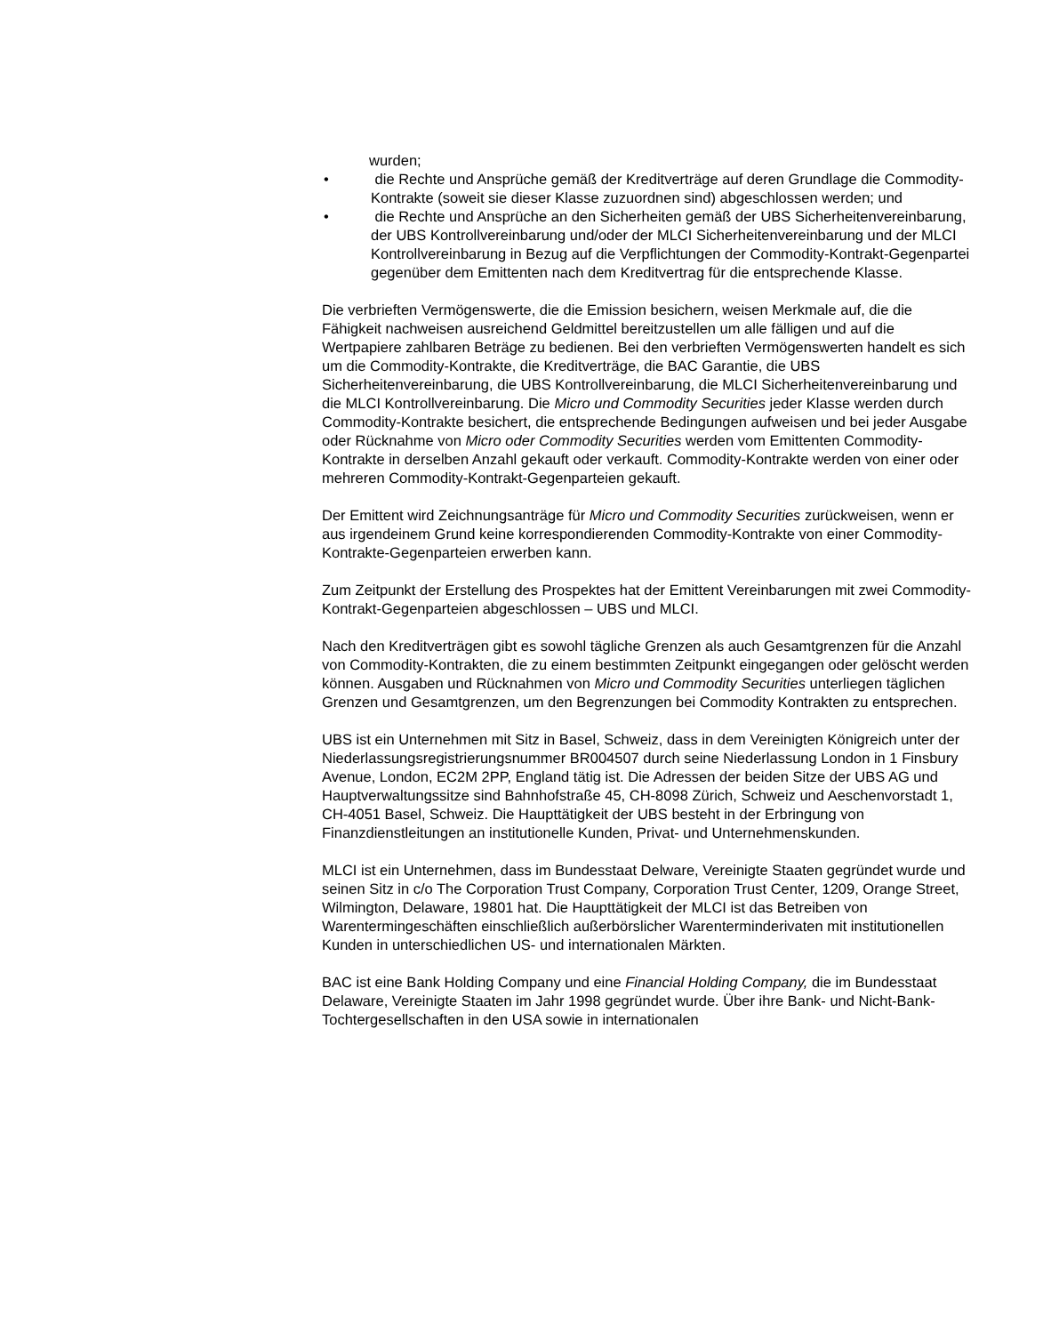wurden;
• die Rechte und Ansprüche gemäß der Kreditverträge auf deren Grundlage die Commodity-Kontrakte (soweit sie dieser Klasse zuzuordnen sind) abgeschlossen werden; und
• die Rechte und Ansprüche an den Sicherheiten gemäß der UBS Sicherheitenvereinbarung, der UBS Kontrollvereinbarung und/oder der MLCI Sicherheitenvereinbarung und der MLCI Kontrollvereinbarung in Bezug auf die Verpflichtungen der Commodity-Kontrakt-Gegenpartei gegenüber dem Emittenten nach dem Kreditvertrag für die entsprechende Klasse.
Die verbrieften Vermögenswerte, die die Emission besichern, weisen Merkmale auf, die die Fähigkeit nachweisen ausreichend Geldmittel bereitzustellen um alle fälligen und auf die Wertpapiere zahlbaren Beträge zu bedienen. Bei den verbrieften Vermögenswerten handelt es sich um die Commodity-Kontrakte, die Kreditverträge, die BAC Garantie, die UBS Sicherheitenvereinbarung, die UBS Kontrollvereinbarung, die MLCI Sicherheitenvereinbarung und die MLCI Kontrollvereinbarung. Die Micro und Commodity Securities jeder Klasse werden durch Commodity-Kontrakte besichert, die entsprechende Bedingungen aufweisen und bei jeder Ausgabe oder Rücknahme von Micro oder Commodity Securities werden vom Emittenten Commodity-Kontrakte in derselben Anzahl gekauft oder verkauft. Commodity-Kontrakte werden von einer oder mehreren Commodity-Kontrakt-Gegenparteien gekauft.
Der Emittent wird Zeichnungsanträge für Micro und Commodity Securities zurückweisen, wenn er aus irgendeinem Grund keine korrespondierenden Commodity-Kontrakte von einer Commodity-Kontrakte-Gegenparteien erwerben kann.
Zum Zeitpunkt der Erstellung des Prospektes hat der Emittent Vereinbarungen mit zwei Commodity-Kontrakt-Gegenparteien abgeschlossen – UBS und MLCI.
Nach den Kreditverträgen gibt es sowohl tägliche Grenzen als auch Gesamtgrenzen für die Anzahl von Commodity-Kontrakten, die zu einem bestimmten Zeitpunkt eingegangen oder gelöscht werden können. Ausgaben und Rücknahmen von Micro und Commodity Securities unterliegen täglichen Grenzen und Gesamtgrenzen, um den Begrenzungen bei Commodity Kontrakten zu entsprechen.
UBS ist ein Unternehmen mit Sitz in Basel, Schweiz, dass in dem Vereinigten Königreich unter der Niederlassungsregistrierungsnummer BR004507 durch seine Niederlassung London in 1 Finsbury Avenue, London, EC2M 2PP, England tätig ist. Die Adressen der beiden Sitze der UBS AG und Hauptverwaltungssitze sind Bahnhofstraße 45, CH-8098 Zürich, Schweiz und Aeschenvorstadt 1, CH-4051 Basel, Schweiz. Die Haupttätigkeit der UBS besteht in der Erbringung von Finanzdienstleitungen an institutionelle Kunden, Privat- und Unternehmenskunden.
MLCI ist ein Unternehmen, dass im Bundesstaat Delware, Vereinigte Staaten gegründet wurde und seinen Sitz in c/o The Corporation Trust Company, Corporation Trust Center, 1209, Orange Street, Wilmington, Delaware, 19801 hat. Die Haupttätigkeit der MLCI ist das Betreiben von Warentermingeschäften einschließlich außerbörslicher Warenterminderivaten mit institutionellen Kunden in unterschiedlichen US- und internationalen Märkten.
BAC ist eine Bank Holding Company und eine Financial Holding Company, die im Bundesstaat Delaware, Vereinigte Staaten im Jahr 1998 gegründet wurde. Über ihre Bank- und Nicht-Bank-Tochtergesellschaften in den USA sowie in internationalen